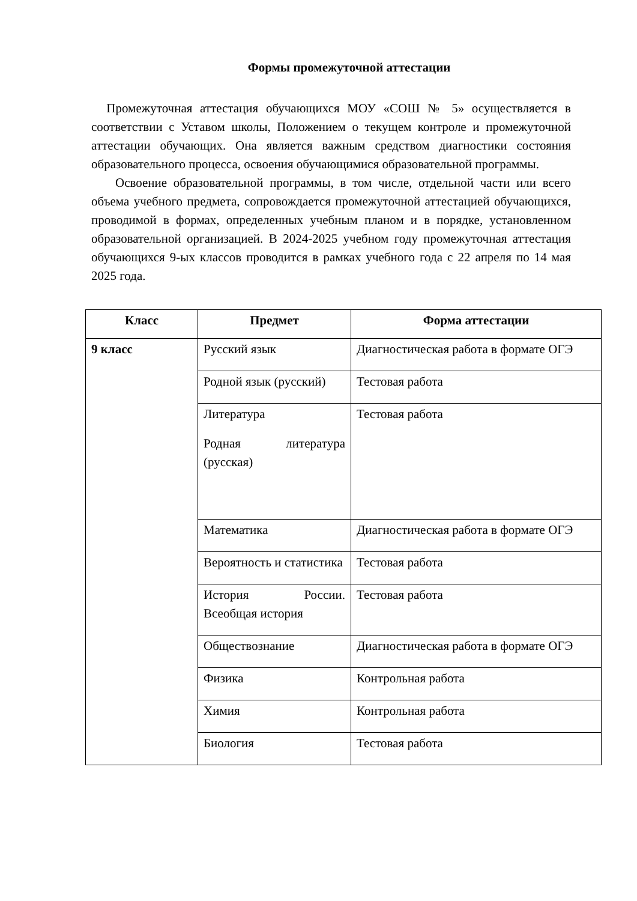Формы промежуточной аттестации
Промежуточная аттестация обучающихся МОУ «СОШ № 5» осуществляется в соответствии с Уставом школы, Положением о текущем контроле и промежуточной аттестации обучающих. Она является важным средством диагностики состояния образовательного процесса, освоения обучающимися образовательной программы.
Освоение образовательной программы, в том числе, отдельной части или всего объема учебного предмета, сопровождается промежуточной аттестацией обучающихся, проводимой в формах, определенных учебным планом и в порядке, установленном образовательной организацией. В 2024-2025 учебном году промежуточная аттестация обучающихся 9-ых классов проводится в рамках учебного года с 22 апреля по 14 мая 2025 года.
| Класс | Предмет | Форма аттестации |
| --- | --- | --- |
| 9 класс | Русский язык | Диагностическая работа в формате ОГЭ |
| | Родной язык (русский) | Тестовая работа |
| | Литература Родная литература (русская) | Тестовая работа |
| | Математика | Диагностическая работа в формате ОГЭ |
| | Вероятность и статистика | Тестовая работа |
| | История России. Всеобщая история | Тестовая работа |
| | Обществознание | Диагностическая работа в формате ОГЭ |
| | Физика | Контрольная работа |
| | Химия | Контрольная работа |
| | Биология | Тестовая работа |